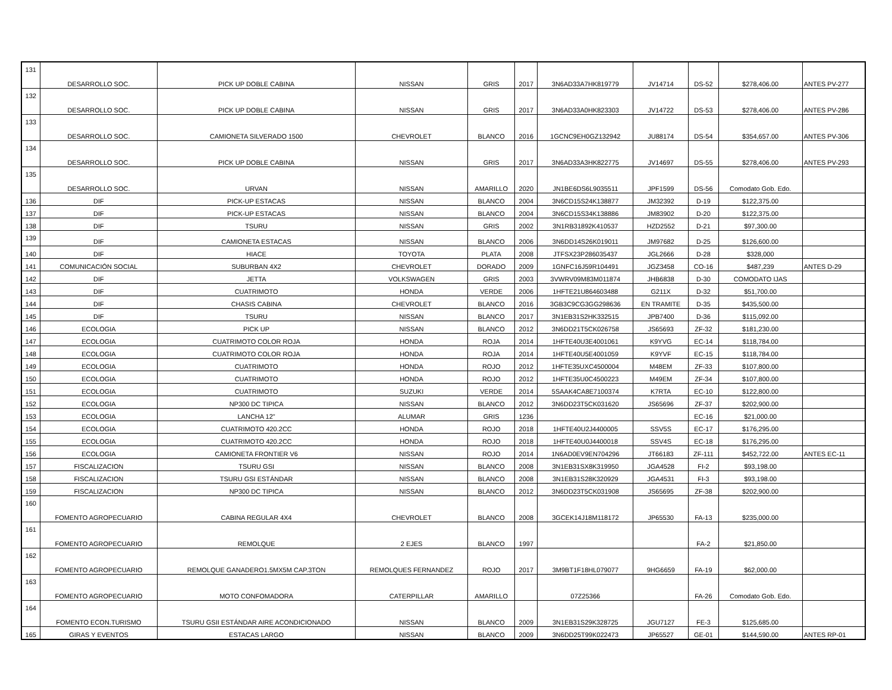| 131 | DESARROLLO SOC. | PICK UP DOBLE CABINA | NISSAN | GRIS | 2017 | 3N6AD33A7HK819779 | JV14714 | DS-52 | $278,406.00 | ANTES PV-277 |
| 132 | DESARROLLO SOC. | PICK UP DOBLE CABINA | NISSAN | GRIS | 2017 | 3N6AD33A0HK823303 | JV14722 | DS-53 | $278,406.00 | ANTES PV-286 |
| 133 | DESARROLLO SOC. | CAMIONETA SILVERADO 1500 | CHEVROLET | BLANCO | 2016 | 1GCNC9EH0GZ132942 | JU88174 | DS-54 | $354,657.00 | ANTES PV-306 |
| 134 | DESARROLLO SOC. | PICK UP DOBLE CABINA | NISSAN | GRIS | 2017 | 3N6AD33A3HK822775 | JV14697 | DS-55 | $278,406.00 | ANTES PV-293 |
| 135 | DESARROLLO SOC. | URVAN | NISSAN | AMARILLO | 2020 | JN1BE6DS6L9035511 | JPF1599 | DS-56 | Comodato Gob. Edo. | |
| 136 | DIF | PICK-UP ESTACAS | NISSAN | BLANCO | 2004 | 3N6CD15S24K138877 | JM32392 | D-19 | $122,375.00 | |
| 137 | DIF | PICK-UP ESTACAS | NISSAN | BLANCO | 2004 | 3N6CD15S34K138886 | JM83902 | D-20 | $122,375.00 | |
| 138 | DIF | TSURU | NISSAN | GRIS | 2002 | 3N1RB31892K410537 | HZD2552 | D-21 | $97,300.00 | |
| 139 | DIF | CAMIONETA ESTACAS | NISSAN | BLANCO | 2006 | 3N6DD14S26K019011 | JM97682 | D-25 | $126,600.00 | |
| 140 | DIF | HIACE | TOYOTA | PLATA | 2008 | JTFSX23P286035437 | JGL2666 | D-28 | $328,000 | |
| 141 | COMUNICACIÓN SOCIAL | SUBURBAN 4X2 | CHEVROLET | DORADO | 2009 | 1GNFC16J59R104491 | JGZ3458 | CO-16 | $487,239 | ANTES D-29 |
| 142 | DIF | JETTA | VOLKSWAGEN | GRIS | 2003 | 3VWRV09M83M011874 | JHB6838 | D-30 | COMODATO IJAS | |
| 143 | DIF | CUATRIMOTO | HONDA | VERDE | 2006 | 1HFTE21U864603488 | G211X | D-32 | $51,700.00 | |
| 144 | DIF | CHASIS CABINA | CHEVROLET | BLANCO | 2016 | 3GB3C9CG3GG298636 | EN TRAMITE | D-35 | $435,500.00 | |
| 145 | DIF | TSURU | NISSAN | BLANCO | 2017 | 3N1EB31S2HK332515 | JPB7400 | D-36 | $115,092.00 | |
| 146 | ECOLOGIA | PICK UP | NISSAN | BLANCO | 2012 | 3N6DD21T5CK026758 | JS65693 | ZF-32 | $181,230.00 | |
| 147 | ECOLOGIA | CUATRIMOTO COLOR ROJA | HONDA | ROJA | 2014 | 1HFTE40U3E4001061 | K9YVG | EC-14 | $118,784.00 | |
| 148 | ECOLOGIA | CUATRIMOTO COLOR ROJA | HONDA | ROJA | 2014 | 1HFTE40U5E4001059 | K9YVF | EC-15 | $118,784.00 | |
| 149 | ECOLOGIA | CUATRIMOTO | HONDA | ROJO | 2012 | 1HFTE35UXC4500004 | M48EM | ZF-33 | $107,800.00 | |
| 150 | ECOLOGIA | CUATRIMOTO | HONDA | ROJO | 2012 | 1HFTE35U0C4500223 | M49EM | ZF-34 | $107,800.00 | |
| 151 | ECOLOGIA | CUATRIMOTO | SUZUKI | VERDE | 2014 | 5SAAK4CA8E7100374 | K7RTA | EC-10 | $122,800.00 | |
| 152 | ECOLOGIA | NP300 DC TIPICA | NISSAN | BLANCO | 2012 | 3N6DD23T5CK031620 | JS65696 | ZF-37 | $202,900.00 | |
| 153 | ECOLOGIA | LANCHA 12" | ALUMAR | GRIS | 1236 | | | EC-16 | $21,000.00 | |
| 154 | ECOLOGIA | CUATRIMOTO 420.2CC | HONDA | ROJO | 2018 | 1HFTE40U2J4400005 | SSV5S | EC-17 | $176,295.00 | |
| 155 | ECOLOGIA | CUATRIMOTO 420.2CC | HONDA | ROJO | 2018 | 1HFTE40U0J4400018 | SSV4S | EC-18 | $176,295.00 | |
| 156 | ECOLOGIA | CAMIONETA FRONTIER V6 | NISSAN | ROJO | 2014 | 1N6AD0EV9EN704296 | JT66183 | ZF-111 | $452,722.00 | ANTES EC-11 |
| 157 | FISCALIZACION | TSURU GSI | NISSAN | BLANCO | 2008 | 3N1EB31SX8K319950 | JGA4528 | FI-2 | $93,198.00 | |
| 158 | FISCALIZACION | TSURU GSI ESTÁNDAR | NISSAN | BLANCO | 2008 | 3N1EB31S28K320929 | JGA4531 | FI-3 | $93,198.00 | |
| 159 | FISCALIZACION | NP300 DC TIPICA | NISSAN | BLANCO | 2012 | 3N6DD23T5CK031908 | JS65695 | ZF-38 | $202,900.00 | |
| 160 | FOMENTO AGROPECUARIO | CABINA REGULAR 4X4 | CHEVROLET | BLANCO | 2008 | 3GCEK14J18M118172 | JP65530 | FA-13 | $235,000.00 | |
| 161 | FOMENTO AGROPECUARIO | REMOLQUE | 2 EJES | BLANCO | 1997 | | | FA-2 | $21,850.00 | |
| 162 | FOMENTO AGROPECUARIO | REMOLQUE GANADERO1.5MX5M CAP.3TON | REMOLQUES FERNANDEZ | ROJO | 2017 | 3M9BT1F18HL079077 | 9HG6659 | FA-19 | $62,000.00 | |
| 163 | FOMENTO AGROPECUARIO | MOTO CONFOMADORA | CATERPILLAR | AMARILLO | | 07Z25366 | | FA-26 | Comodato Gob. Edo. | |
| 164 | FOMENTO ECON.TURISMO | TSURU GSII ESTÁNDAR AIRE ACONDICIONADO | NISSAN | BLANCO | 2009 | 3N1EB31S29K328725 | JGU7127 | FE-3 | $125,685.00 | |
| 165 | GIRAS Y EVENTOS | ESTACAS LARGO | NISSAN | BLANCO | 2009 | 3N6DD25T99K022473 | JP65527 | GE-01 | $144,590.00 | ANTES RP-01 |